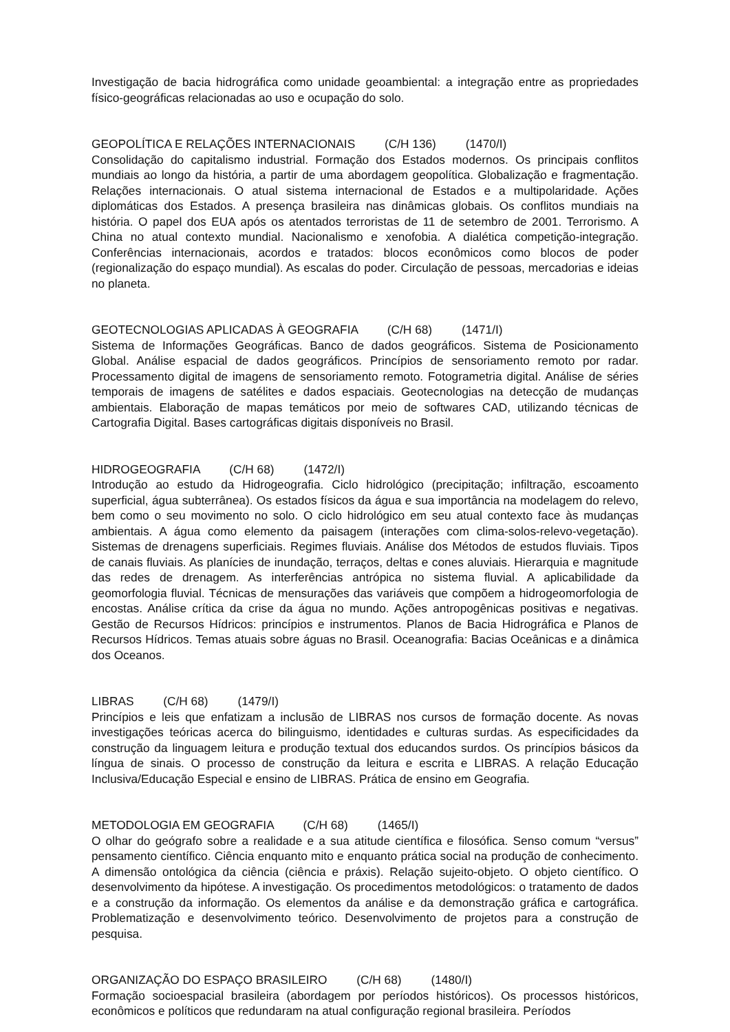Investigação de bacia hidrográfica como unidade geoambiental: a integração entre as propriedades físico-geográficas relacionadas ao uso e ocupação do solo.
GEOPOLÍTICA E RELAÇÕES INTERNACIONAIS (C/H 136) (1470/I)
Consolidação do capitalismo industrial. Formação dos Estados modernos. Os principais conflitos mundiais ao longo da história, a partir de uma abordagem geopolítica. Globalização e fragmentação. Relações internacionais. O atual sistema internacional de Estados e a multipolaridade. Ações diplomáticas dos Estados. A presença brasileira nas dinâmicas globais. Os conflitos mundiais na história. O papel dos EUA após os atentados terroristas de 11 de setembro de 2001. Terrorismo. A China no atual contexto mundial. Nacionalismo e xenofobia. A dialética competição-integração. Conferências internacionais, acordos e tratados: blocos econômicos como blocos de poder (regionalização do espaço mundial). As escalas do poder. Circulação de pessoas, mercadorias e ideias no planeta.
GEOTECNOLOGIAS APLICADAS À GEOGRAFIA (C/H 68) (1471/I)
Sistema de Informações Geográficas. Banco de dados geográficos. Sistema de Posicionamento Global. Análise espacial de dados geográficos. Princípios de sensoriamento remoto por radar. Processamento digital de imagens de sensoriamento remoto. Fotogrametria digital. Análise de séries temporais de imagens de satélites e dados espaciais. Geotecnologias na detecção de mudanças ambientais. Elaboração de mapas temáticos por meio de softwares CAD, utilizando técnicas de Cartografia Digital. Bases cartográficas digitais disponíveis no Brasil.
HIDROGEOGRAFIA (C/H 68) (1472/I)
Introdução ao estudo da Hidrogeografia. Ciclo hidrológico (precipitação; infiltração, escoamento superficial, água subterrânea). Os estados físicos da água e sua importância na modelagem do relevo, bem como o seu movimento no solo. O ciclo hidrológico em seu atual contexto face às mudanças ambientais. A água como elemento da paisagem (interações com clima-solos-relevo-vegetação). Sistemas de drenagens superficiais. Regimes fluviais. Análise dos Métodos de estudos fluviais. Tipos de canais fluviais. As planícies de inundação, terraços, deltas e cones aluviais. Hierarquia e magnitude das redes de drenagem. As interferências antrópica no sistema fluvial. A aplicabilidade da geomorfologia fluvial. Técnicas de mensurações das variáveis que compõem a hidrogeomorfologia de encostas. Análise crítica da crise da água no mundo. Ações antropogênicas positivas e negativas. Gestão de Recursos Hídricos: princípios e instrumentos. Planos de Bacia Hidrográfica e Planos de Recursos Hídricos. Temas atuais sobre águas no Brasil. Oceanografia: Bacias Oceânicas e a dinâmica dos Oceanos.
LIBRAS (C/H 68) (1479/I)
Princípios e leis que enfatizam a inclusão de LIBRAS nos cursos de formação docente. As novas investigações teóricas acerca do bilinguismo, identidades e culturas surdas. As especificidades da construção da linguagem leitura e produção textual dos educandos surdos. Os princípios básicos da língua de sinais. O processo de construção da leitura e escrita e LIBRAS. A relação Educação Inclusiva/Educação Especial e ensino de LIBRAS. Prática de ensino em Geografia.
METODOLOGIA EM GEOGRAFIA (C/H 68) (1465/I)
O olhar do geógrafo sobre a realidade e a sua atitude científica e filosófica. Senso comum “versus” pensamento científico. Ciência enquanto mito e enquanto prática social na produção de conhecimento. A dimensão ontológica da ciência (ciência e práxis). Relação sujeito-objeto. O objeto científico. O desenvolvimento da hipótese. A investigação. Os procedimentos metodológicos: o tratamento de dados e a construção da informação. Os elementos da análise e da demonstração gráfica e cartográfica. Problematização e desenvolvimento teórico. Desenvolvimento de projetos para a construção de pesquisa.
ORGANIZAÇÃO DO ESPAÇO BRASILEIRO (C/H 68) (1480/I)
Formação socioespacial brasileira (abordagem por períodos históricos). Os processos históricos, econômicos e políticos que redundaram na atual configuração regional brasileira. Períodos